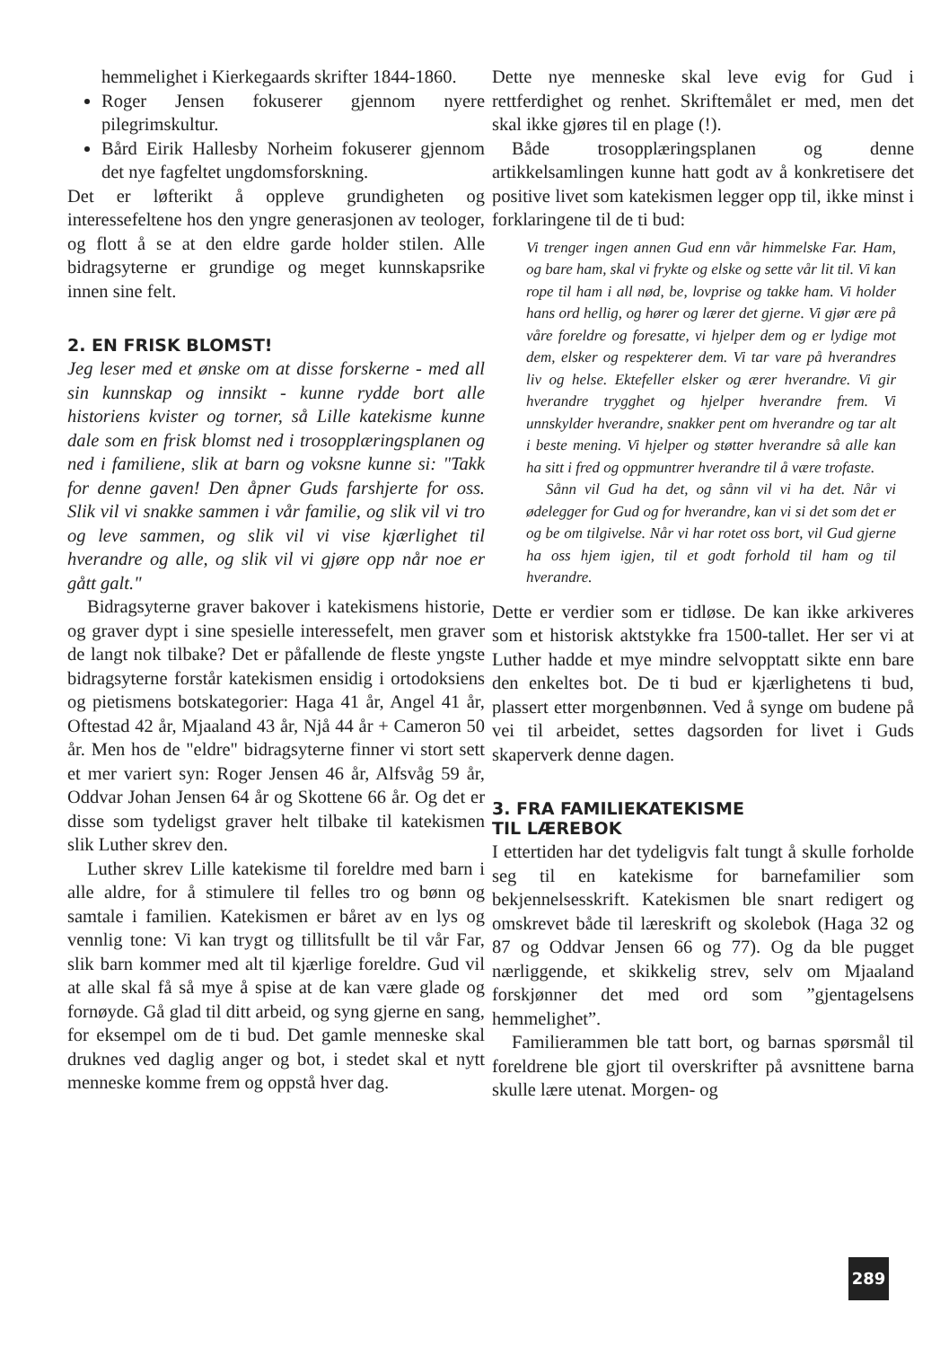hemmelighet i Kierkegaards skrifter 1844-1860.
Roger Jensen fokuserer gjennom nyere pilegrimskultur.
Bård Eirik Hallesby Norheim fokuserer gjennom det nye fagfeltet ungdomsforskning.
Det er løfterikt å oppleve grundigheten og interessefeltene hos den yngre generasjonen av teologer, og flott å se at den eldre garde holder stilen. Alle bidragsyterne er grundige og meget kunnskapsrike innen sine felt.
2. EN FRISK BLOMST!
Jeg leser med et ønske om at disse forskerne - med all sin kunnskap og innsikt - kunne rydde bort alle historiens kvister og torner, så Lille katekisme kunne dale som en frisk blomst ned i trosopplæringsplanen og ned i familiene, slik at barn og voksne kunne si: "Takk for denne gaven! Den åpner Guds farshjerte for oss. Slik vil vi snakke sammen i vår familie, og slik vil vi tro og leve sammen, og slik vil vi vise kjærlighet til hverandre og alle, og slik vil vi gjøre opp når noe er gått galt."
Bidragsyterne graver bakover i katekismens historie, og graver dypt i sine spesielle interessefelt, men graver de langt nok tilbake? Det er påfallende de fleste yngste bidragsyterne forstår katekismen ensidig i ortodoksiens og pietismens botskategorier: Haga 41 år, Angel 41 år, Oftestad 42 år, Mjaaland 43 år, Njå 44 år + Cameron 50 år. Men hos de "eldre" bidragsyterne finner vi stort sett et mer variert syn: Roger Jensen 46 år, Alfsvåg 59 år, Oddvar Johan Jensen 64 år og Skottene 66 år. Og det er disse som tydeligst graver helt tilbake til katekismen slik Luther skrev den.
Luther skrev Lille katekisme til foreldre med barn i alle aldre, for å stimulere til felles tro og bønn og samtale i familien. Katekismen er båret av en lys og vennlig tone: Vi kan trygt og tillitsfullt be til vår Far, slik barn kommer med alt til kjærlige foreldre. Gud vil at alle skal få så mye å spise at de kan være glade og fornøyde. Gå glad til ditt arbeid, og syng gjerne en sang, for eksempel om de ti bud. Det gamle menneske skal druknes ved daglig anger og bot, i stedet skal et nytt menneske komme frem og oppstå hver dag.
Dette nye menneske skal leve evig for Gud i rettferdighet og renhet. Skriftemålet er med, men det skal ikke gjøres til en plage (!).
Både trosopplæringsplanen og denne artikkelsamlingen kunne hatt godt av å konkretisere det positive livet som katekismen legger opp til, ikke minst i forklaringene til de ti bud:
Vi trenger ingen annen Gud enn vår himmelske Far. Ham, og bare ham, skal vi frykte og elske og sette vår lit til. Vi kan rope til ham i all nød, be, lovprise og takke ham. Vi holder hans ord hellig, og hører og lærer det gjerne. Vi gjør ære på våre foreldre og foresatte, vi hjelper dem og er lydige mot dem, elsker og respekterer dem. Vi tar vare på hverandres liv og helse. Ektefeller elsker og ærer hverandre. Vi gir hverandre trygghet og hjelper hverandre frem. Vi unnskylder hverandre, snakker pent om hverandre og tar alt i beste mening. Vi hjelper og støtter hverandre så alle kan ha sitt i fred og oppmuntrer hverandre til å være trofaste.
Sånn vil Gud ha det, og sånn vil vi ha det. Når vi ødelegger for Gud og for hverandre, kan vi si det som det er og be om tilgivelse. Når vi har rotet oss bort, vil Gud gjerne ha oss hjem igjen, til et godt forhold til ham og til hverandre.
Dette er verdier som er tidløse. De kan ikke arkiveres som et historisk aktstykke fra 1500-tallet. Her ser vi at Luther hadde et mye mindre selvopptatt sikte enn bare den enkeltes bot. De ti bud er kjærlighetens ti bud, plassert etter morgenbønnen. Ved å synge om budene på vei til arbeidet, settes dagsorden for livet i Guds skaperverk denne dagen.
3. FRA FAMILIEKATEKISME
TIL LÆREBOK
I ettertiden har det tydeligvis falt tungt å skulle forholde seg til en katekisme for barnefamilier som bekjennelsesskrift. Katekismen ble snart redigert og omskrevet både til læreskrift og skolebok (Haga 32 og 87 og Oddvar Jensen 66 og 77). Og da ble pugget nærliggende, et skikkelig strev, selv om Mjaaland forskjønner det med ord som ”gjentagelsens hemmelighet”.
Familierammen ble tatt bort, og barnas spørsmål til foreldrene ble gjort til overskrifter på avsnittene barna skulle lære utenat. Morgen- og
289